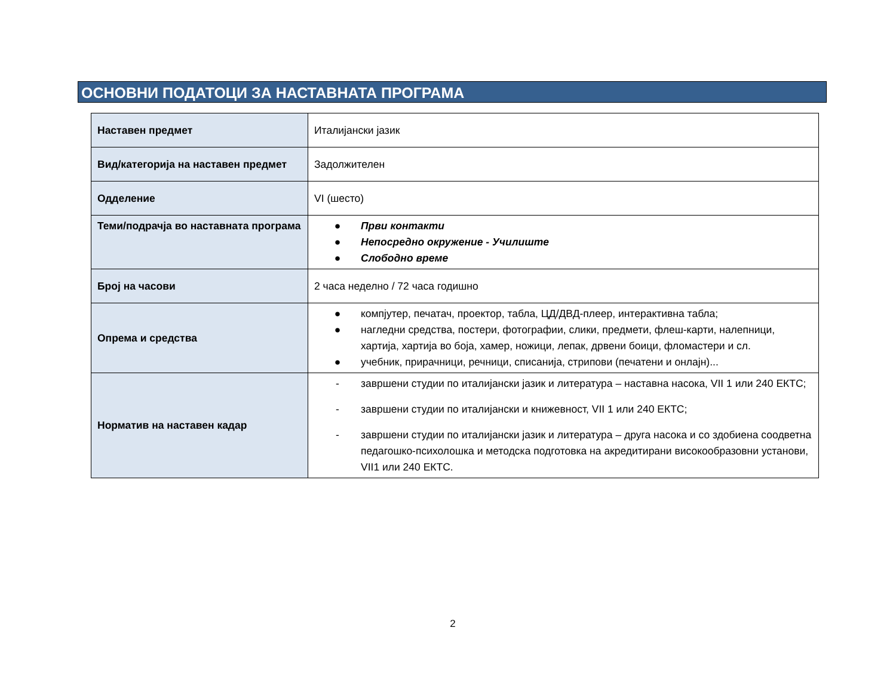ОСНОВНИ ПОДАТОЦИ ЗА НАСТАВНАТА ПРОГРАМА
| Наставен предмет | Италијански јазик |
| Вид/категорија на наставен предмет | Задолжителен |
| Одделение | VI (шесто) |
| Теми/подрачја во наставната програма | ● Први контакти ● Непосредно окружение - Училиште ● Слободно време |
| Број на часови | 2 часа неделно / 72 часа годишно |
| Опрема и средства | ● компјутер, печатач, проектор, табла, ЦД/ДВД-плеер, интерактивна табла; ● нагледни средства, постери, фотографии, слики, предмети, флеш-карти, налепници, хартија, хартија во боја, хамер, ножици, лепак, дрвени боици, фломастери и сл. ● учебник, прирачници, речници, списанија, стрипови (печатени и онлајн)... |
| Норматив на наставен кадар | - завршени студии по италијански јазик и литература – наставна насока, VII 1 или 240 ЕКТС; - завршени студии по италијански и книжевност, VII 1 или 240 ЕКТС; - завршени студии по италијански јазик и литература – друга насока и со здобиена соодветна педагошко-психолошка и методска подготовка на акредитирани високообразовни установи, VII1 или 240 ЕКТС. |
2